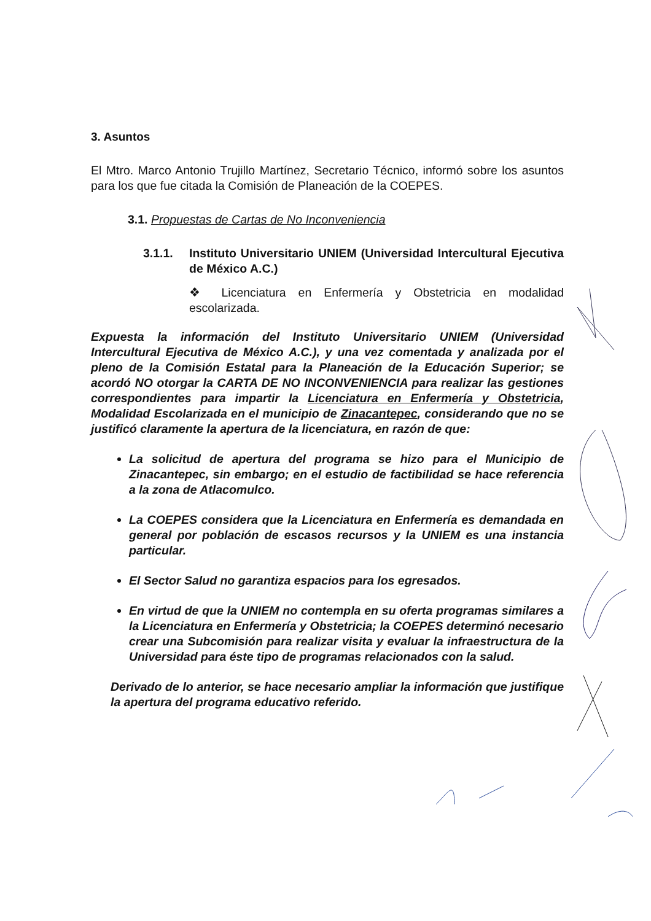3. Asuntos
El Mtro. Marco Antonio Trujillo Martínez, Secretario Técnico, informó sobre los asuntos para los que fue citada la Comisión de Planeación de la COEPES.
3.1. Propuestas de Cartas de No Inconveniencia
3.1.1. Instituto Universitario UNIEM (Universidad Intercultural Ejecutiva de México A.C.)
❖ Licenciatura en Enfermería y Obstetricia en modalidad escolarizada.
Expuesta la información del Instituto Universitario UNIEM (Universidad Intercultural Ejecutiva de México A.C.), y una vez comentada y analizada por el pleno de la Comisión Estatal para la Planeación de la Educación Superior; se acordó NO otorgar la CARTA DE NO INCONVENIENCIA para realizar las gestiones correspondientes para impartir la Licenciatura en Enfermería y Obstetricia, Modalidad Escolarizada en el municipio de Zinacantepec, considerando que no se justificó claramente la apertura de la licenciatura, en razón de que:
La solicitud de apertura del programa se hizo para el Municipio de Zinacantepec, sin embargo; en el estudio de factibilidad se hace referencia a la zona de Atlacomulco.
La COEPES considera que la Licenciatura en Enfermería es demandada en general por población de escasos recursos y la UNIEM es una instancia particular.
El Sector Salud no garantiza espacios para los egresados.
En virtud de que la UNIEM no contempla en su oferta programas similares a la Licenciatura en Enfermería y Obstetricia; la COEPES determinó necesario crear una Subcomisión para realizar visita y evaluar la infraestructura de la Universidad para éste tipo de programas relacionados con la salud.
Derivado de lo anterior, se hace necesario ampliar la información que justifique la apertura del programa educativo referido.